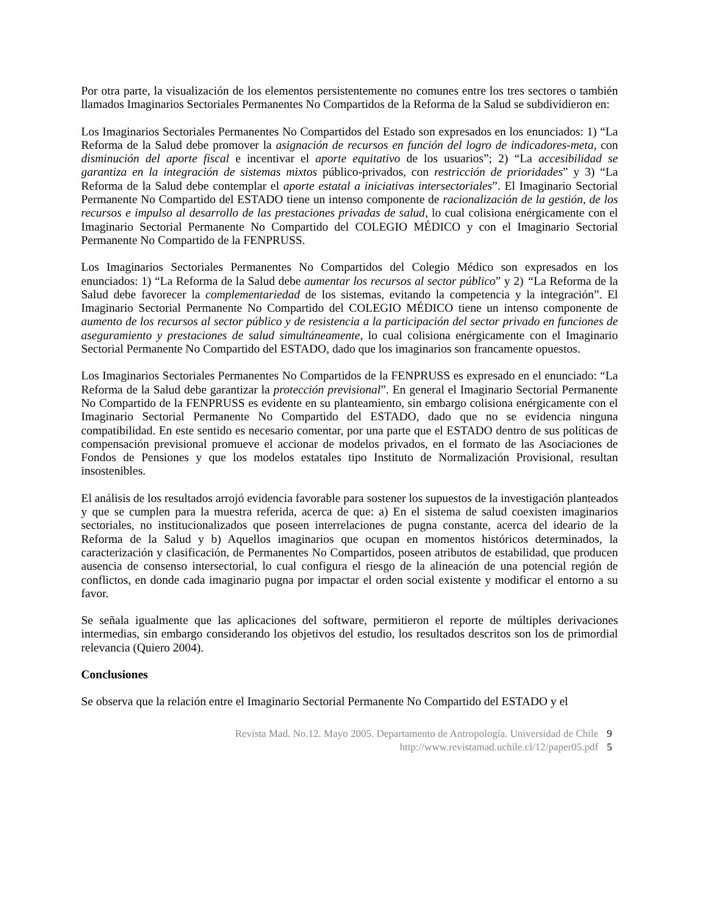Por otra parte, la visualización de los elementos persistentemente no comunes entre los tres sectores o también llamados Imaginarios Sectoriales Permanentes No Compartidos de la Reforma de la Salud se subdividieron en:
Los Imaginarios Sectoriales Permanentes No Compartidos del Estado son expresados en los enunciados: 1) “La Reforma de la Salud debe promover la asignación de recursos en función del logro de indicadores-meta, con disminución del aporte fiscal e incentivar el aporte equitativo de los usuarios”; 2) “La accesibilidad se garantiza en la integración de sistemas mixtos público-privados, con restricción de prioridades” y 3) “La Reforma de la Salud debe contemplar el aporte estatal a iniciativas intersectoriales”. El Imaginario Sectorial Permanente No Compartido del ESTADO tiene un intenso componente de racionalización de la gestión, de los recursos e impulso al desarrollo de las prestaciones privadas de salud, lo cual colisiona enérgicamente con el Imaginario Sectorial Permanente No Compartido del COLEGIO MÉDICO y con el Imaginario Sectorial Permanente No Compartido de la FENPRUSS.
Los Imaginarios Sectoriales Permanentes No Compartidos del Colegio Médico son expresados en los enunciados: 1) “La Reforma de la Salud debe aumentar los recursos al sector público” y 2) “La Reforma de la Salud debe favorecer la complementariedad de los sistemas, evitando la competencia y la integración”. El Imaginario Sectorial Permanente No Compartido del COLEGIO MÉDICO tiene un intenso componente de aumento de los recursos al sector público y de resistencia a la participación del sector privado en funciones de aseguramiento y prestaciones de salud simultáneamente, lo cual colisiona enérgicamente con el Imaginario Sectorial Permanente No Compartido del ESTADO, dado que los imaginarios son francamente opuestos.
Los Imaginarios Sectoriales Permanentes No Compartidos de la FENPRUSS es expresado en el enunciado: “La Reforma de la Salud debe garantizar la protección previsional”. En general el Imaginario Sectorial Permanente No Compartido de la FENPRUSS es evidente en su planteamiento, sin embargo colisiona enérgicamente con el Imaginario Sectorial Permanente No Compartido del ESTADO, dado que no se evidencia ninguna compatibilidad. En este sentido es necesario comentar, por una parte que el ESTADO dentro de sus políticas de compensación previsional promueve el accionar de modelos privados, en el formato de las Asociaciones de Fondos de Pensiones y que los modelos estatales tipo Instituto de Normalización Provisional, resultan insostenibles.
El análisis de los resultados arrojó evidencia favorable para sostener los supuestos de la investigación planteados y que se cumplen para la muestra referida, acerca de que: a) En el sistema de salud coexisten imaginarios sectoriales, no institucionalizados que poseen interrelaciones de pugna constante, acerca del ideario de la Reforma de la Salud y b) Aquellos imaginarios que ocupan en momentos históricos determinados, la caracterización y clasificación, de Permanentes No Compartidos, poseen atributos de estabilidad, que producen ausencia de consenso intersectorial, lo cual configura el riesgo de la alineación de una potencial región de conflictos, en donde cada imaginario pugna por impactar el orden social existente y modificar el entorno a su favor.
Se señala igualmente que las aplicaciones del software, permitieron el reporte de múltiples derivaciones intermedias, sin embargo considerando los objetivos del estudio, los resultados descritos son los de primordial relevancia (Quiero 2004).
Conclusiones
Se observa que la relación entre el Imaginario Sectorial Permanente No Compartido del ESTADO y el
Revista Mad. No.12. Mayo 2005. Departamento de Antropología. Universidad de Chile 9
http://www.revistamad.uchile.cl/12/paper05.pdf 5